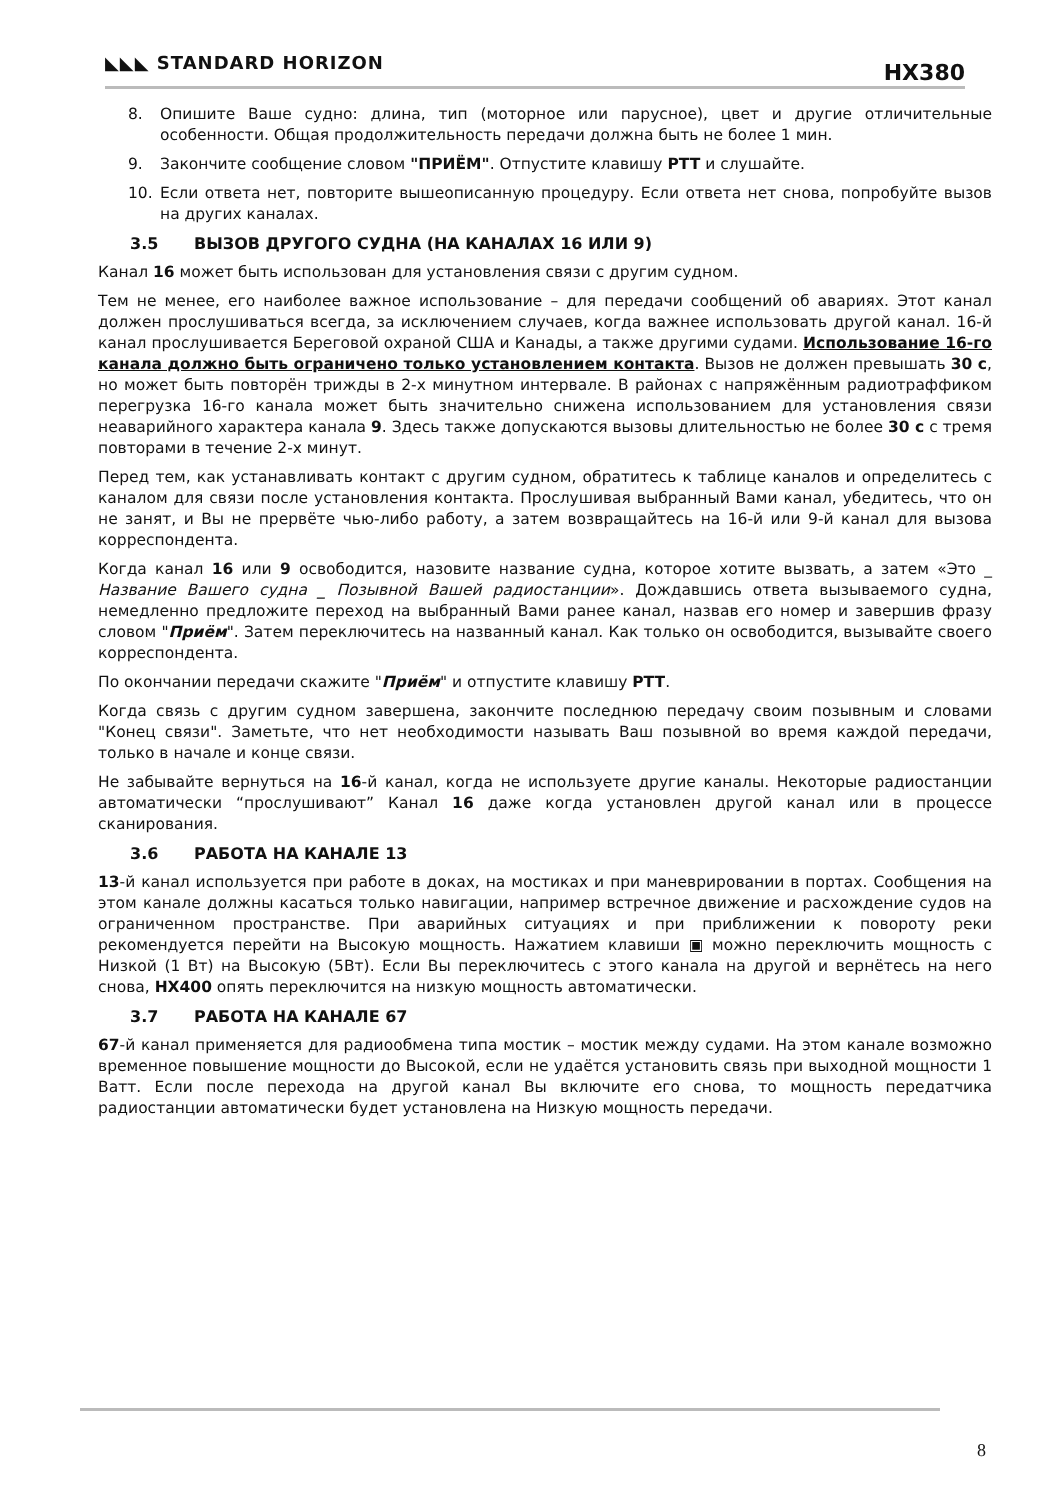◣◣◣ STANDARD HORIZON HX380
8. Опишите Ваше судно: длина, тип (моторное или парусное), цвет и другие отличительные особенности. Общая продолжительность передачи должна быть не более 1 мин.
9. Закончите сообщение словом "ПРИЁМ". Отпустите клавишу PTT и слушайте.
10. Если ответа нет, повторите вышеописанную процедуру. Если ответа нет снова, попробуйте вызов на других каналах.
3.5 ВЫЗОВ ДРУГОГО СУДНА (НА КАНАЛАХ 16 ИЛИ 9)
Канал 16 может быть использован для установления связи с другим судном.
Тем не менее, его наиболее важное использование – для передачи сообщений об авариях. Этот канал должен прослушиваться всегда, за исключением случаев, когда важнее использовать другой канал. 16-й канал прослушивается Береговой охраной США и Канады, а также другими судами. Использование 16-го канала должно быть ограничено только установлением контакта. Вызов не должен превышать 30 с, но может быть повторён трижды в 2-х минутном интервале. В районах с напряжённым радиотраффиком перегрузка 16-го канала может быть значительно снижена использованием для установления связи неаварийного характера канала 9. Здесь также допускаются вызовы длительностью не более 30 с с тремя повторами в течение 2-х минут.
Перед тем, как устанавливать контакт с другим судном, обратитесь к таблице каналов и определитесь с каналом для связи после установления контакта. Прослушивая выбранный Вами канал, убедитесь, что он не занят, и Вы не прервёте чью-либо работу, а затем возвращайтесь на 16-й или 9-й канал для вызова корреспондента.
Когда канал 16 или 9 освободится, назовите название судна, которое хотите вызвать, а затем «Это _ Название Вашего судна _ Позывной Вашей радиостанции». Дождавшись ответа вызываемого судна, немедленно предложите переход на выбранный Вами ранее канал, назвав его номер и завершив фразу словом "Приём". Затем переключитесь на названный канал. Как только он освободится, вызывайте своего корреспондента.
По окончании передачи скажите "Приём" и отпустите клавишу PTT.
Когда связь с другим судном завершена, закончите последнюю передачу своим позывным и словами "Конец связи". Заметьте, что нет необходимости называть Ваш позывной во время каждой передачи, только в начале и конце связи.
Не забывайте вернуться на 16-й канал, когда не используете другие каналы. Некоторые радиостанции автоматически “прослушивают” Канал 16 даже когда установлен другой канал или в процессе сканирования.
3.6 РАБОТА НА КАНАЛЕ 13
13-й канал используется при работе в доках, на мостиках и при маневрировании в портах. Сообщения на этом канале должны касаться только навигации, например встречное движение и расхождение судов на ограниченном пространстве. При аварийных ситуациях и при приближении к повороту реки рекомендуется перейти на Высокую мощность. Нажатием клавиши ▣ можно переключить мощность с Низкой (1 Вт) на Высокую (5Вт). Если Вы переключитесь с этого канала на другой и вернётесь на него снова, HX400 опять переключится на низкую мощность автоматически.
3.7 РАБОТА НА КАНАЛЕ 67
67-й канал применяется для радиообмена типа мостик – мостик между судами. На этом канале возможно временное повышение мощности до Высокой, если не удаётся установить связь при выходной мощности 1 Ватт. Если после перехода на другой канал Вы включите его снова, то мощность передатчика радиостанции автоматически будет установлена на Низкую мощность передачи.
8